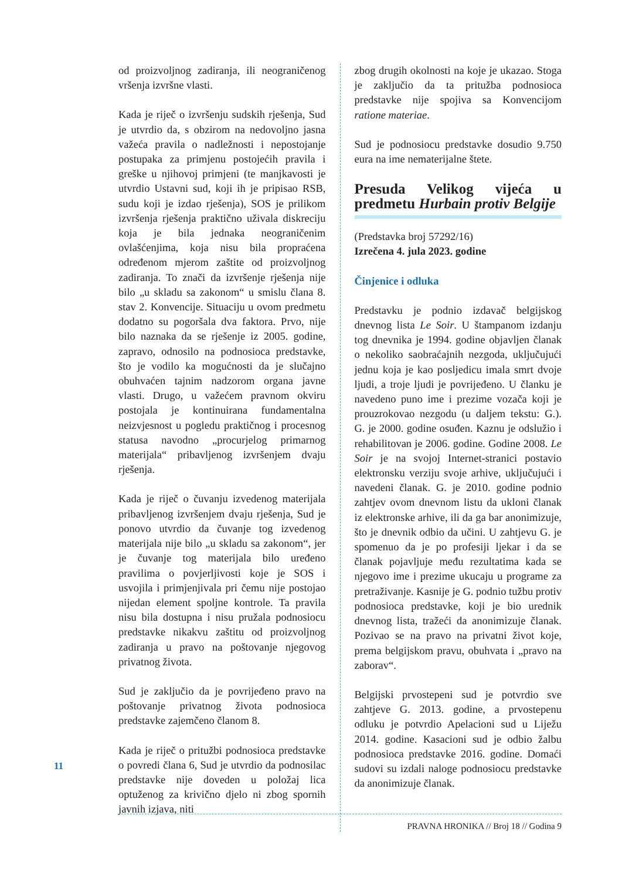od proizvoljnog zadiranja, ili neograničenog vršenja izvršne vlasti.
Kada je riječ o izvršenju sudskih rješenja, Sud je utvrdio da, s obzirom na nedovoljno jasna važeća pravila o nadležnosti i nepostojanje postupaka za primjenu postojećih pravila i greške u njihovoj primjeni (te manjkavosti je utvrdio Ustavni sud, koji ih je pripisao RSB, sudu koji je izdao rješenja), SOS je prilikom izvršenja rješenja praktično uživala diskreciju koja je bila jednaka neograničenim ovlašćenjima, koja nisu bila propraćena određenom mjerom zaštite od proizvoljnog zadiranja. To znači da izvršenje rješenja nije bilo „u skladu sa zakonom“ u smislu člana 8. stav 2. Konvencije. Situaciju u ovom predmetu dodatno su pogoršala dva faktora. Prvo, nije bilo naznaka da se rješenje iz 2005. godine, zapravo, odnosilo na podnosioca predstavke, što je vodilo ka mogućnosti da je slučajno obuhvaćen tajnim nadzorom organa javne vlasti. Drugo, u važećem pravnom okviru postojala je kontinuirana fundamentalna neizvjesnost u pogledu praktičnog i procesnog statusa navodno „procurjelog primarnog materijala“ pribavljenog izvršenjem dvaju rješenja.
Kada je riječ o čuvanju izvedenog materijala pribavljenog izvršenjem dvaju rješenja, Sud je ponovo utvrdio da čuvanje tog izvedenog materijala nije bilo „u skladu sa zakonom“, jer je čuvanje tog materijala bilo uređeno pravilima o povjerljivosti koje je SOS i usvojila i primjenjivala pri čemu nije postojao nijedan element spoljne kontrole. Ta pravila nisu bila dostupna i nisu pružala podnosiocu predstavke nikakvu zaštitu od proizvoljnog zadiranja u pravo na poštovanje njegovog privatnog života.
Sud je zaključio da je povrijeđeno pravo na poštovanje privatnog života podnosioca predstavke zajemčeno članom 8.
Kada je riječ o pritužbi podnosioca predstavke o povredi člana 6, Sud je utvrdio da podnosilac predstavke nije doveden u položaj lica optuženog za krivično djelo ni zbog spornih javnih izjava, niti
zbog drugih okolnosti na koje je ukazao. Stoga je zaključio da ta pritužba podnosioca predstavke nije spojiva sa Konvencijom ratione materiae.
Sud je podnosiocu predstavke dosudio 9.750 eura na ime nematerijalne štete.
Presuda Velikog vijeća u predmetu Hurbain protiv Belgije
(Predstavka broj 57292/16)
Izrečena 4. jula 2023. godine
Činjenice i odluka
Predstavku je podnio izdavač belgijskog dnevnog lista Le Soir. U štampanom izdanju tog dnevnika je 1994. godine objavljen članak o nekoliko saobraćajnih nezgoda, uključujući jednu koja je kao posljedicu imala smrt dvoje ljudi, a troje ljudi je povrijeđeno. U članku je navedeno puno ime i prezime vozača koji je prouzrokovao nezgodu (u daljem tekstu: G.). G. je 2000. godine osuđen. Kaznu je odslužio i rehabilitovan je 2006. godine. Godine 2008. Le Soir je na svojoj Internet-stranici postavio elektronsku verziju svoje arhive, uključujući i navedeni članak. G. je 2010. godine podnio zahtjev ovom dnevnom listu da ukloni članak iz elektronske arhive, ili da ga bar anonimizuje, što je dnevnik odbio da učini. U zahtjevu G. je spomenuo da je po profesiji ljekar i da se članak pojavljuje među rezultatima kada se njegovo ime i prezime ukucaju u programe za pretraživanje. Kasnije je G. podnio tužbu protiv podnosioca predstavke, koji je bio urednik dnevnog lista, tražeći da anonimizuje članak. Pozivao se na pravo na privatni život koje, prema belgijskom pravu, obuhvata i „pravo na zaborav“.
Belgijski prvostepeni sud je potvrdio sve zahtjeve G. 2013. godine, a prvostepenu odluku je potvrdio Apelacioni sud u Liježu 2014. godine. Kasacioni sud je odbio žalbu podnosioca predstavke 2016. godine. Domaći sudovi su izdali naloge podnosiocu predstavke da anonimizuje članak.
11
PRAVNA HRONIKA // Broj 18 // Godina 9